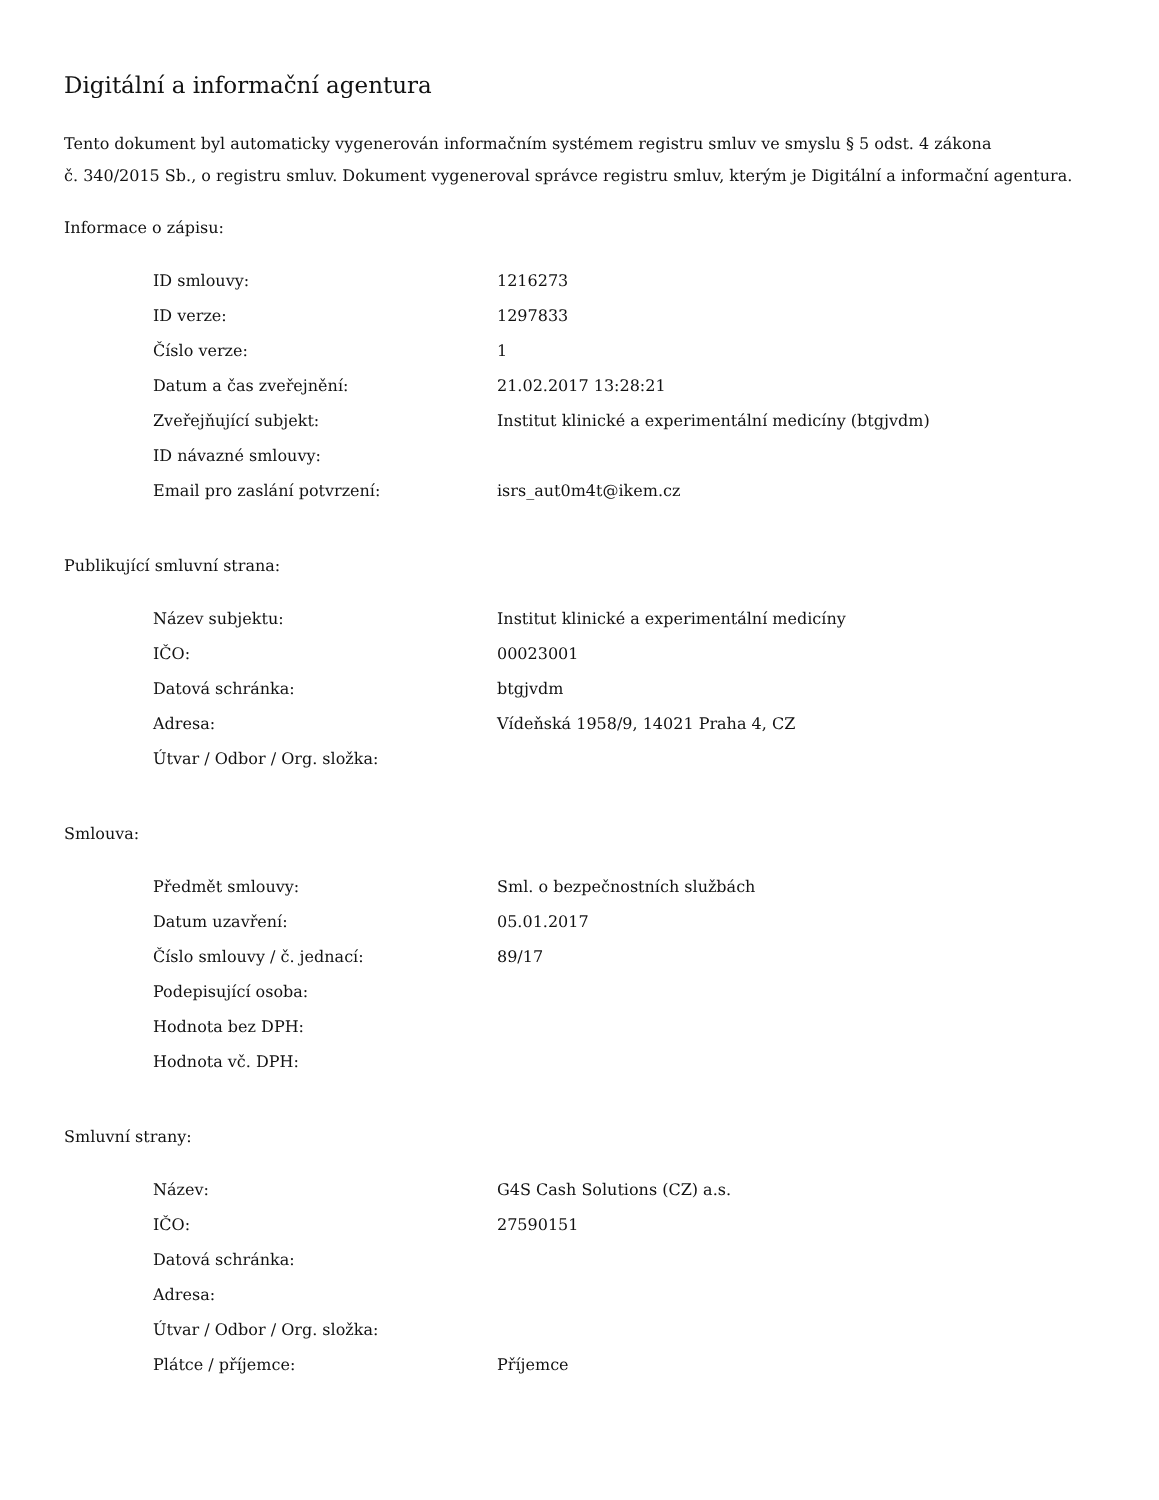Digitální a informační agentura
Tento dokument byl automaticky vygenerován informačním systémem registru smluv ve smyslu § 5 odst. 4 zákona
č. 340/2015 Sb., o registru smluv. Dokument vygeneroval správce registru smluv, kterým je Digitální a informační agentura.
Informace o zápisu:
| ID smlouvy: | 1216273 |
| ID verze: | 1297833 |
| Číslo verze: | 1 |
| Datum a čas zveřejnění: | 21.02.2017 13:28:21 |
| Zveřejňující subjekt: | Institut klinické a experimentální medicíny (btgjvdm) |
| ID návazné smlouvy: | |
| Email pro zaslání potvrzení: | isrs_aut0m4t@ikem.cz |
Publikující smluvní strana:
| Název subjektu: | Institut klinické a experimentální medicíny |
| IČO: | 00023001 |
| Datová schránka: | btgjvdm |
| Adresa: | Vídeňská 1958/9, 14021 Praha 4, CZ |
| Útvar / Odbor / Org. složka: | |
Smlouva:
| Předmět smlouvy: | Sml. o bezpečnostních službách |
| Datum uzavření: | 05.01.2017 |
| Číslo smlouvy / č. jednací: | 89/17 |
| Podepisující osoba: | |
| Hodnota bez DPH: | |
| Hodnota vč. DPH: | |
Smluvní strany:
| Název: | G4S Cash Solutions (CZ) a.s. |
| IČO: | 27590151 |
| Datová schránka: | |
| Adresa: | |
| Útvar / Odbor / Org. složka: | |
| Plátce / příjemce: | Příjemce |